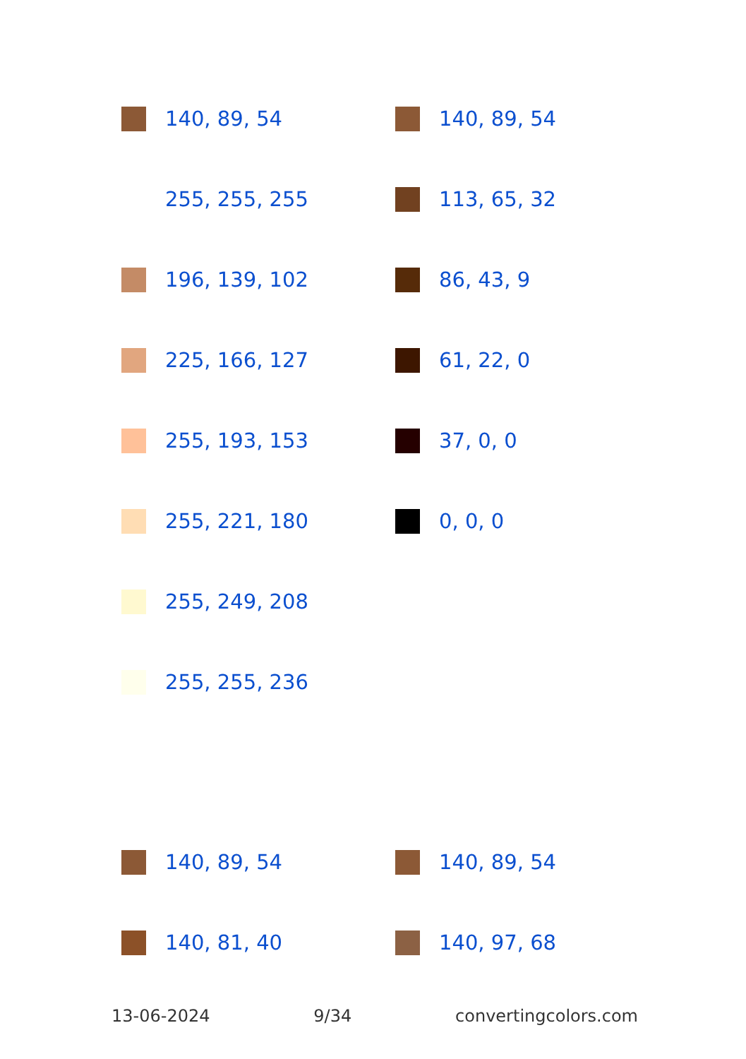140, 89, 54 140, 89, 54
255, 255, 255 113, 65, 32
196, 139, 102 86, 43, 9
225, 166, 127 61, 22, 0
255, 193, 153 37, 0, 0
255, 221, 180 0, 0, 0
255, 249, 208
255, 255, 236
140, 89, 54 140, 89, 54
140, 81, 40 140, 97, 68
13-06-2024 9/34 convertingcolors.com